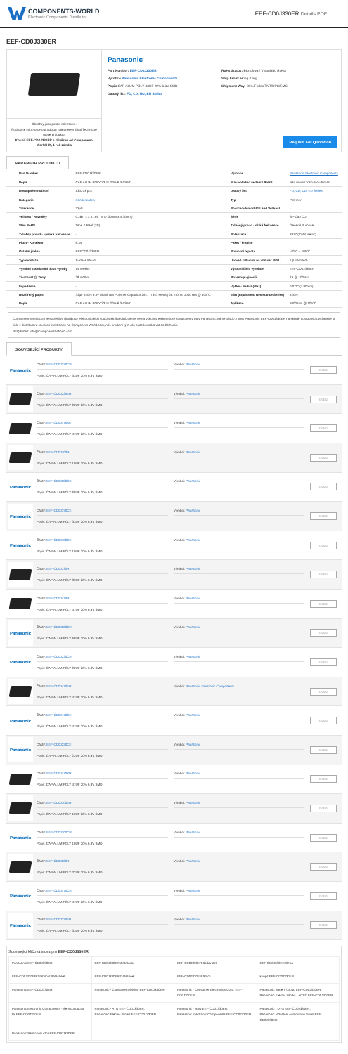COMPONENTS-WORLD
Electronic Components Distributor
EEF-CD0J330ER Details PDF
EEF-CD0J330ER
Obrázky jsou pouze orientační.
Podrobné informace o produktu naleznete v části Technické údaje produktu.
Koupit EEF-CD0J330ER s důvěrou od Component-World.HK, 1 rok záruka
Panasonic
Part Number: EEF-CD0J330ER
Výrobce Panasonic Electronic Components
Popis CAP ALUM POLY 33UF 20% 6.3V SMD
Datový list: FD, CD, UD, EU Series
RoHs Status: Bez olova / V souladu RoHS
Ship From: Hong Kong
Shipment Way: DHL/Fedex/TNT/UPS/EMS
Request For Quotation
PARAMETR PRODUKTU
| Part Number | EEF-CD0J330ER | Výrobce | Panasonic Electronic Components |
| Popis | CAP ALUM POLY 33UF 20% 6.3V SMD | Stav volného vedení / RoHS | Bez olova / V souladu RoHS |
| Dostupné množství | 130273 pcs | Datový list | FD, CD, UD, EU Series |
| Kategorie | Kondenzátory | Typ | Polymer |
| Tolerance | 33µF | Povrchová montáž Land Velikost | - |
| Velikost / Rozměry | 0.287" L x 0.169" W (7.30mm x 4.30mm) | Série | SP-Cap CD |
| Stav RoHS | Tape & Reel (TR) | Zvlněný proud - nízká frekvence | General Purpose |
| Zvlněný proud - vysoká frekvence | - | Polarizace | 2917 (7343 Metric) |
| Pitch - Konektor | 6.3V | Paket / krabice | - |
| Ostatní jména | EEFCD0J330ER | Provozní teplota | -40°C ~ 105°C |
| Typ montáže | Surface Mount | Úroveň citlivosti na vlhkost (MSL) | 1 (Unlimited) |
| Výrobní standardní doba výroby | 14 Weeks | Výrobní číslo výrobce | EEF-CD0J330ER |
| Životnost @ Temp. | 28 mOhm | Rozestup vývodů | 2A @ 100kHz |
| Impedance | - | Výška - Sedící (Max) | 0.075" (1.90mm) |
| Rozšířený popis | 33µF ±20% 6.3V Aluminum Polymer Capacitor 2917 (7343 Metric) 28 mOhm 1000 Hrs @ 105°C | ESR (Equivalent Resistance Series) | ±20% |
| Popis | CAP ALUM POLY 33UF 20% 6.3V SMD | Aplikace | 1000 Hrs @ 105°C |
Component-World.com je spolehlivý distributor elektronických součástek.Specializujeme se na všechny elektronické komponenty fady Panasonic.Máme 130273 kusy Panasonic EEF-CD0J330ER na skladě dostupných.Vyžádejte si citát z distributora součástí elektroniky na Component-World.com, náš prodejní tým vás bude kontaktovat do 24 hodin.
RFQ Email: info@Components-World.com
SOUVISEJÍCÍ PRODUKTY
Panasonic
Část#: EEF-CD0J330CR Výrobci: Panasonic
Popis: CAP ALUM POLY 33UF 20% 6.3V SMD
Dotaz
Část#: EEF-CD0J220ER Výrobci: Panasonic
Popis: CAP ALUM POLY 22UF 20% 6.3V SMD
Dotaz
Část#: EEF-CD0J470XE Výrobci: Panasonic
Popis: CAP ALUM POLY 47UF 20% 6.3V SMD
Dotaz
Část#: EEF-CD0J100R Výrobci: Panasonic
Popis: CAP ALUM POLY 10UF 20% 6.3V SMD
Dotaz
Panasonic
Část#: EEF-CD0J680CX Výrobci: Panasonic
Popis: CAP ALUM POLY 68UF 20% 6.3V SMD
Dotaz
Panasonic
Část#: EEF-CD0J330CE Výrobci: Panasonic
Popis: CAP ALUM POLY 33UF 20% 6.3V SMD
Dotaz
Panasonic
Část#: EEF-CD0J100CE Výrobci: Panasonic
Popis: CAP ALUM POLY 10UF 20% 6.3V SMD
Dotaz
Část#: EEF-CD0J330R Výrobci: Panasonic
Popis: CAP ALUM POLY 33UF 20% 6.3V SMD
Dotaz
Část#: EEF-CD0J470R Výrobci: Panasonic
Popis: CAP ALUM POLY 47UF 20% 6.3V SMD
Dotaz
Panasonic
Část#: EEF-CD0J680CR Výrobci: Panasonic
Popis: CAP ALUM POLY 68UF 20% 6.3V SMD
Dotaz
Panasonic
Část#: EEF-CD0J220CR Výrobci: Panasonic
Popis: CAP ALUM POLY 22UF 20% 6.3V SMD
Dotaz
Část#: EEF-CD0J470ER Výrobci: Panasonic Electronic Components
Popis: CAP ALUM POLY 47UF 20% 6.3V SMD
Dotaz
Panasonic
Část#: EEF-CD0J470CE Výrobci: Panasonic
Popis: CAP ALUM POLY 47UF 20% 6.3V SMD
Dotaz
Panasonic
Část#: EEF-CD0J220CE Výrobci: Panasonic
Popis: CAP ALUM POLY 22UF 20% 6.3V SMD
Dotaz
Část#: EEF-CD0J470XR Výrobci: Panasonic
Popis: CAP ALUM POLY 47UF 20% 6.3V SMD
Dotaz
Část#: EEF-CD0J100ER Výrobci: Panasonic
Popis: CAP ALUM POLY 10UF 20% 6.3V SMD
Dotaz
Panasonic
Část#: EEF-CD0J100CR Výrobci: Panasonic
Popis: CAP ALUM POLY 10UF 20% 6.3V SMD
Dotaz
Část#: EEF-CD0J220R Výrobci: Panasonic
Popis: CAP ALUM POLY 22UF 20% 6.3V SMD
Dotaz
Panasonic
Část#: EEF-CD0J470CR Výrobci: Panasonic
Popis: CAP ALUM POLY 47UF 20% 6.3V SMD
Dotaz
Panasonic
Část#: EEF-CD0J330FR Výrobci: Panasonic
Popis: CAP ALUM POLY 33UF 20% 6.3V SMD
Dotaz
Související klíčová slova pro EEF-CD0J330ER
| Panasonic EEF-CD0J330ER. | EEF-CD0J330ER distributor | EEF-CD0J330ER dodavatel | EEF-CD0J330ER Cena |
| EEF-CD0J330ER Stáhnout datasheet. | EEF-CD0J330ER Datasheet. | EEF-CD0J330ER Stock. | koupit EEF-CD0J330ER. |
| Panasonic EEF-CD0J330ER. | Panasonic - Consumer Division EEF-CD0J330ER. | Panasonic - Consumer Electronics Corp. EEF-CD0J330ER. | Panasonic Battery Group EEF-CD0J330ER. Panasonic Electric Works - ACSD EEF-CD0J330ER. |
| Panasonic Electronic Components - Semiconductor Pr EEF-CD0J330ER. | Panasonic - ATG EEF-CD0J330ER. Panasonic Electric Works EEF-CD0J330ER. | Panasonic - BSG EEF-CD0J330ER. Panasonic Electronic Components EEF-CD0J330ER. | Panasonic - DTG EEF-CD0J330ER. Panasonic Industrial Automation Sales EEF-CD0J330ER. |
| Panasonic Semiconductor EEF-CD0J330ER. | | | |